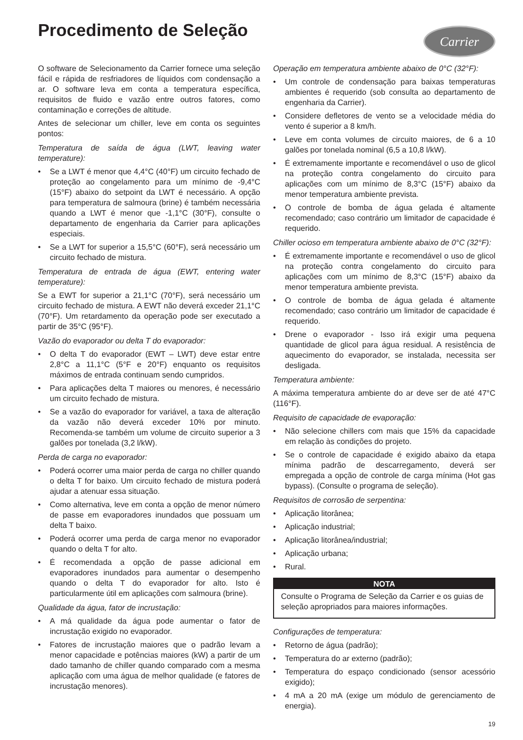Procedimento de Seleção
Carrier
O software de Selecionamento da Carrier fornece uma seleção fácil e rápida de resfriadores de líquidos com condensação a ar. O software leva em conta a temperatura específica, requisitos de fluido e vazão entre outros fatores, como contaminação e correções de altitude.
Antes de selecionar um chiller, leve em conta os seguintes pontos:
Temperatura de saída de água (LWT, leaving water temperature):
• Se a LWT é menor que 4,4°C (40°F) um circuito fechado de proteção ao congelamento para um mínimo de -9,4°C (15°F) abaixo do setpoint da LWT é necessário. A opção para temperatura de salmoura (brine) é também necessária quando a LWT é menor que -1,1°C (30°F), consulte o departamento de engenharia da Carrier para aplicações especiais.
• Se a LWT for superior a 15,5°C (60°F), será necessário um circuito fechado de mistura.
Temperatura de entrada de água (EWT, entering water temperature):
Se a EWT for superior a 21,1°C (70°F), será necessário um circuito fechado de mistura. A EWT não deverá exceder 21,1°C (70°F). Um retardamento da operação pode ser executado a partir de 35°C (95°F).
Vazão do evaporador ou delta T do evaporador:
• O delta T do evaporador (EWT – LWT) deve estar entre 2,8°C a 11,1°C (5°F e 20°F) enquanto os requisitos máximos de entrada continuam sendo cumpridos.
• Para aplicações delta T maiores ou menores, é necessário um circuito fechado de mistura.
• Se a vazão do evaporador for variável, a taxa de alteração da vazão não deverá exceder 10% por minuto. Recomenda-se também um volume de circuito superior a 3 galões por tonelada (3,2 l/kW).
Perda de carga no evaporador:
• Poderá ocorrer uma maior perda de carga no chiller quando o delta T for baixo. Um circuito fechado de mistura poderá ajudar a atenuar essa situação.
• Como alternativa, leve em conta a opção de menor número de passe em evaporadores inundados que possuam um delta T baixo.
• Poderá ocorrer uma perda de carga menor no evaporador quando o delta T for alto.
• É recomendada a opção de passe adicional em evaporadores inundados para aumentar o desempenho quando o delta T do evaporador for alto. Isto é particularmente útil em aplicações com salmoura (brine).
Qualidade da água, fator de incrustação:
• A má qualidade da água pode aumentar o fator de incrustação exigido no evaporador.
• Fatores de incrustação maiores que o padrão levam a menor capacidade e potências maiores (kW) a partir de um dado tamanho de chiller quando comparado com a mesma aplicação com uma água de melhor qualidade (e fatores de incrustação menores).
Operação em temperatura ambiente abaixo de 0°C (32°F):
• Um controle de condensação para baixas temperaturas ambientes é requerido (sob consulta ao departamento de engenharia da Carrier).
• Considere defletores de vento se a velocidade média do vento é superior a 8 km/h.
• Leve em conta volumes de circuito maiores, de 6 a 10 galões por tonelada nominal (6,5 a 10,8 l/kW).
• É extremamente importante e recomendável o uso de glicol na proteção contra congelamento do circuito para aplicações com um mínimo de 8,3°C (15°F) abaixo da menor temperatura ambiente prevista.
• O controle de bomba de água gelada é altamente recomendado; caso contrário um limitador de capacidade é requerido.
Chiller ocioso em temperatura ambiente abaixo de 0°C (32°F):
• É extremamente importante e recomendável o uso de glicol na proteção contra congelamento do circuito para aplicações com um mínimo de 8,3°C (15°F) abaixo da menor temperatura ambiente prevista.
• O controle de bomba de água gelada é altamente recomendado; caso contrário um limitador de capacidade é requerido.
• Drene o evaporador - Isso irá exigir uma pequena quantidade de glicol para água residual. A resistência de aquecimento do evaporador, se instalada, necessita ser desligada.
Temperatura ambiente:
A máxima temperatura ambiente do ar deve ser de até 47°C (116°F).
Requisito de capacidade de evaporação:
• Não selecione chillers com mais que 15% da capacidade em relação às condições do projeto.
• Se o controle de capacidade é exigido abaixo da etapa mínima padrão de descarregamento, deverá ser empregada a opção de controle de carga mínima (Hot gas bypass). (Consulte o programa de seleção).
Requisitos de corrosão de serpentina:
• Aplicação litorânea;
• Aplicação industrial;
• Aplicação litorânea/industrial;
• Aplicação urbana;
• Rural.
NOTA
Consulte o Programa de Seleção da Carrier e os guias de seleção apropriados para maiores informações.
Configurações de temperatura:
• Retorno de água (padrão);
• Temperatura do ar externo (padrão);
• Temperatura do espaço condicionado (sensor acessório exigido);
• 4 mA a 20 mA (exige um módulo de gerenciamento de energia).
19